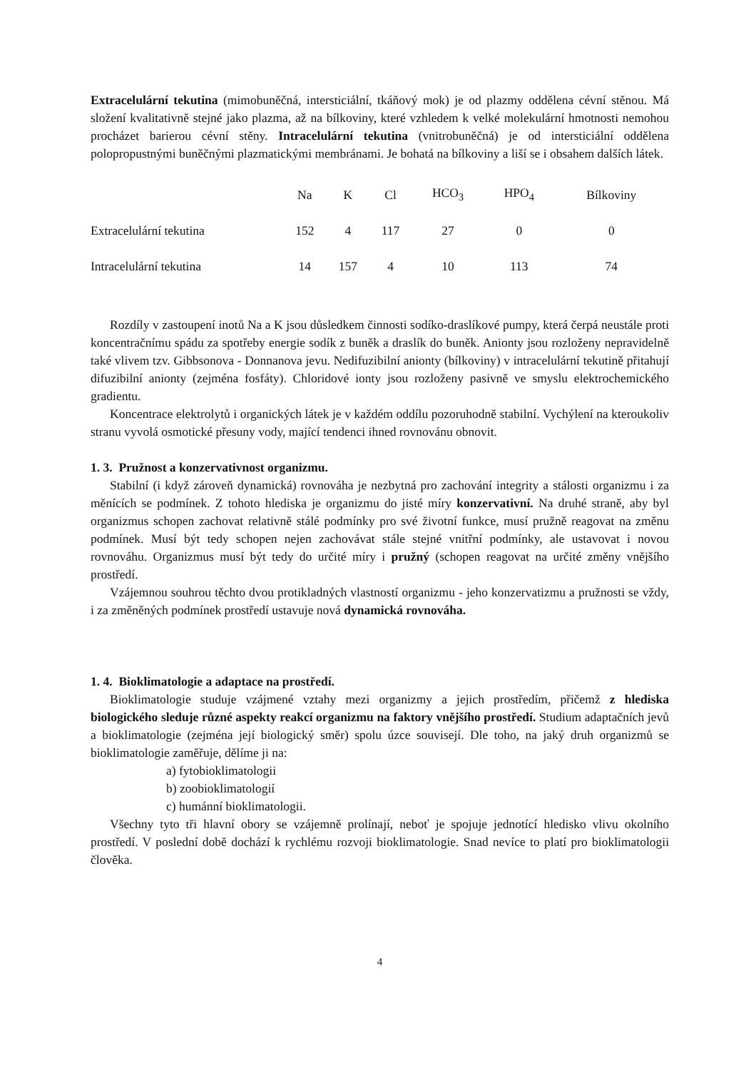Extracelulární tekutina (mimobuněčná, intersticiální, tkáňový mok) je od plazmy oddělena cévní stěnou. Má složení kvalitativně stejné jako plazma, až na bílkoviny, které vzhledem k velké molekulární hmotnosti nemohou procházet barierou cévní stěny. Intracelulární tekutina (vnitrobuněčná) je od intersticiální oddělena polopropustnými buněčnými plazmatickými membránami. Je bohatá na bílkoviny a liší se i obsahem dalších látek.
| | Na | K | Cl | HCO<sub>3</sub> | HPO<sub>4</sub> | Bílkoviny |
| --- | --- | --- | --- | --- | --- | --- |
| Extracelulární tekutina | 152 | 4 | 117 | 27 | 0 | 0 |
| Intracelulární tekutina | 14 | 157 | 4 | 10 | 113 | 74 |
Rozdíly v zastoupení inotů Na a K jsou důsledkem činnosti sodíko-draslíkové pumpy, která čerpá neustále proti koncentračnímu spádu za spotřeby energie sodík z buněk a draslík do buněk. Anionty jsou rozloženy nepravidelně také vlivem tzv. Gibbsonova - Donnanova jevu. Nedifuzibilní anionty (bílkoviny) v intracelulární tekutině přitahují difuzibilní anionty (zejména fosfáty). Chloridové ionty jsou rozloženy pasivně ve smyslu elektrochemického gradientu.
Koncentrace elektrolytů i organických látek je v každém oddílu pozoruhodně stabilní. Vychýlení na kteroukoliv stranu vyvolá osmotické přesuny vody, mající tendenci ihned rovnovánu obnovit.
1. 3. Pružnost a konzervativnost organizmu.
Stabilní (i když zároveň dynamická) rovnováha je nezbytná pro zachování integrity a stálosti organizmu i za měnících se podmínek. Z tohoto hlediska je organizmu do jisté míry konzervativní. Na druhé straně, aby byl organizmus schopen zachovat relativně stálé podmínky pro své životní funkce, musí pružně reagovat na změnu podmínek. Musí být tedy schopen nejen zachovávat stále stejné vnitřní podmínky, ale ustavovat i novou rovnováhu. Organizmus musí být tedy do určité míry i pružný (schopen reagovat na určité změny vnějšího prostředí.
Vzájemnou souhrou těchto dvou protikladných vlastností organizmu - jeho konzervatizmu a pružnosti se vždy, i za změněných podmínek prostředí ustavuje nová dynamická rovnováha.
1. 4. Bioklimatologie a adaptace na prostředí.
Bioklimatologie studuje vzájmené vztahy mezi organizmy a jejich prostředím, přičemž z hlediska biologického sleduje různé aspekty reakcí organizmu na faktory vnějšího prostředí. Studium adaptačních jevů a bioklimatologie (zejména její biologický směr) spolu úzce souvisejí. Dle toho, na jaký druh organizmů se bioklimatologie zaměřuje, dělíme ji na:
a) fytobioklimatologii
b) zoobioklimatologií
c) humánní bioklimatologii.
Všechny tyto tři hlavní obory se vzájemně prolínají, neboť je spojuje jednotící hledisko vlivu okolního prostředí. V poslední době dochází k rychlému rozvoji bioklimatologie. Snad nevíce to platí pro bioklimatologii člověka.
4